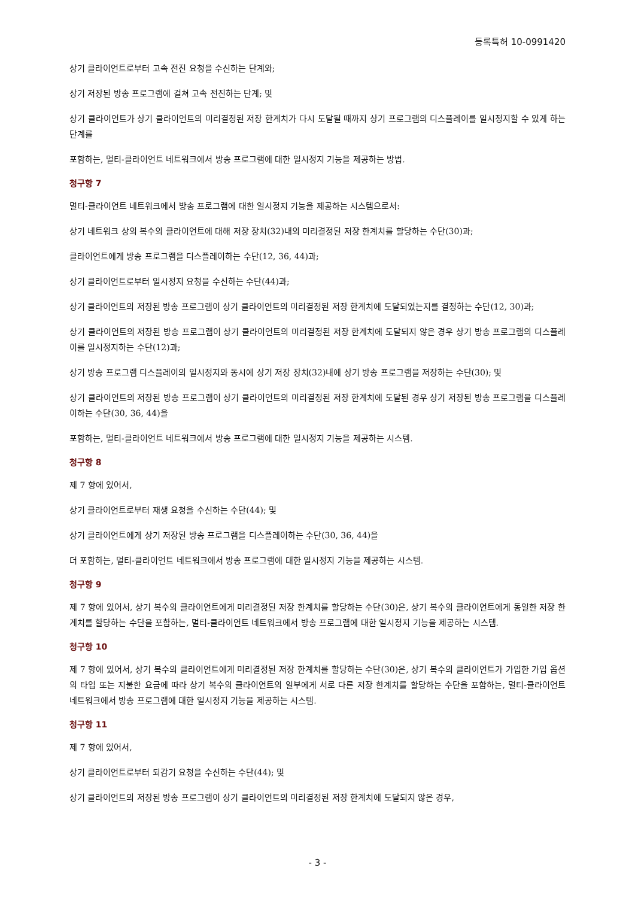등록특허 10-0991420
상기 클라이언트로부터 고속 전진 요청을 수신하는 단계와;
상기 저장된 방송 프로그램에 걸쳐 고속 전진하는 단계; 및
상기 클라이언트가 상기 클라이언트의 미리결정된 저장 한계치가 다시 도달될 때까지 상기 프로그램의 디스플레이를 일시정지할 수 있게 하는 단계를
포함하는, 멀티-클라이언트 네트워크에서 방송 프로그램에 대한 일시정지 기능을 제공하는 방법.
청구항 7
멀티-클라이언트 네트워크에서 방송 프로그램에 대한 일시정지 기능을 제공하는 시스템으로서:
상기 네트워크 상의 복수의 클라이언트에 대해 저장 장치(32)내의 미리결정된 저장 한계치를 할당하는 수단(30)과;
클라이언트에게 방송 프로그램을 디스플레이하는 수단(12, 36, 44)과;
상기 클라이언트로부터 일시정지 요청을 수신하는 수단(44)과;
상기 클라이언트의 저장된 방송 프로그램이 상기 클라이언트의 미리결정된 저장 한계치에 도달되었는지를 결정하는 수단(12, 30)과;
상기 클라이언트의 저장된 방송 프로그램이 상기 클라이언트의 미리결정된 저장 한계치에 도달되지 않은 경우 상기 방송 프로그램의 디스플레이를 일시정지하는 수단(12)과;
상기 방송 프로그램 디스플레이의 일시정지와 동시에 상기 저장 장치(32)내에 상기 방송 프로그램을 저장하는 수단(30); 및
상기 클라이언트의 저장된 방송 프로그램이 상기 클라이언트의 미리결정된 저장 한계치에 도달된 경우 상기 저장된 방송 프로그램을 디스플레이하는 수단(30, 36, 44)을
포함하는, 멀티-클라이언트 네트워크에서 방송 프로그램에 대한 일시정지 기능을 제공하는 시스템.
청구항 8
제 7 항에 있어서,
상기 클라이언트로부터 재생 요청을 수신하는 수단(44); 및
상기 클라이언트에게 상기 저장된 방송 프로그램을 디스플레이하는 수단(30, 36, 44)을
더 포함하는, 멀티-클라이언트 네트워크에서 방송 프로그램에 대한 일시정지 기능을 제공하는 시스템.
청구항 9
제 7 항에 있어서, 상기 복수의 클라이언트에게 미리결정된 저장 한계치를 할당하는 수단(30)은, 상기 복수의 클라이언트에게 동일한 저장 한계치를 할당하는 수단을 포함하는, 멀티-클라이언트 네트워크에서 방송 프로그램에 대한 일시정지 기능을 제공하는 시스템.
청구항 10
제 7 항에 있어서, 상기 복수의 클라이언트에게 미리결정된 저장 한계치를 할당하는 수단(30)은, 상기 복수의 클라이언트가 가입한 가입 옵션의 타입 또는 지불한 요금에 따라 상기 복수의 클라이언트의 일부에게 서로 다른 저장 한계치를 할당하는 수단을 포함하는, 멀티-클라이언트 네트워크에서 방송 프로그램에 대한 일시정지 기능을 제공하는 시스템.
청구항 11
제 7 항에 있어서,
상기 클라이언트로부터 되감기 요청을 수신하는 수단(44); 및
상기 클라이언트의 저장된 방송 프로그램이 상기 클라이언트의 미리결정된 저장 한계치에 도달되지 않은 경우,
- 3 -